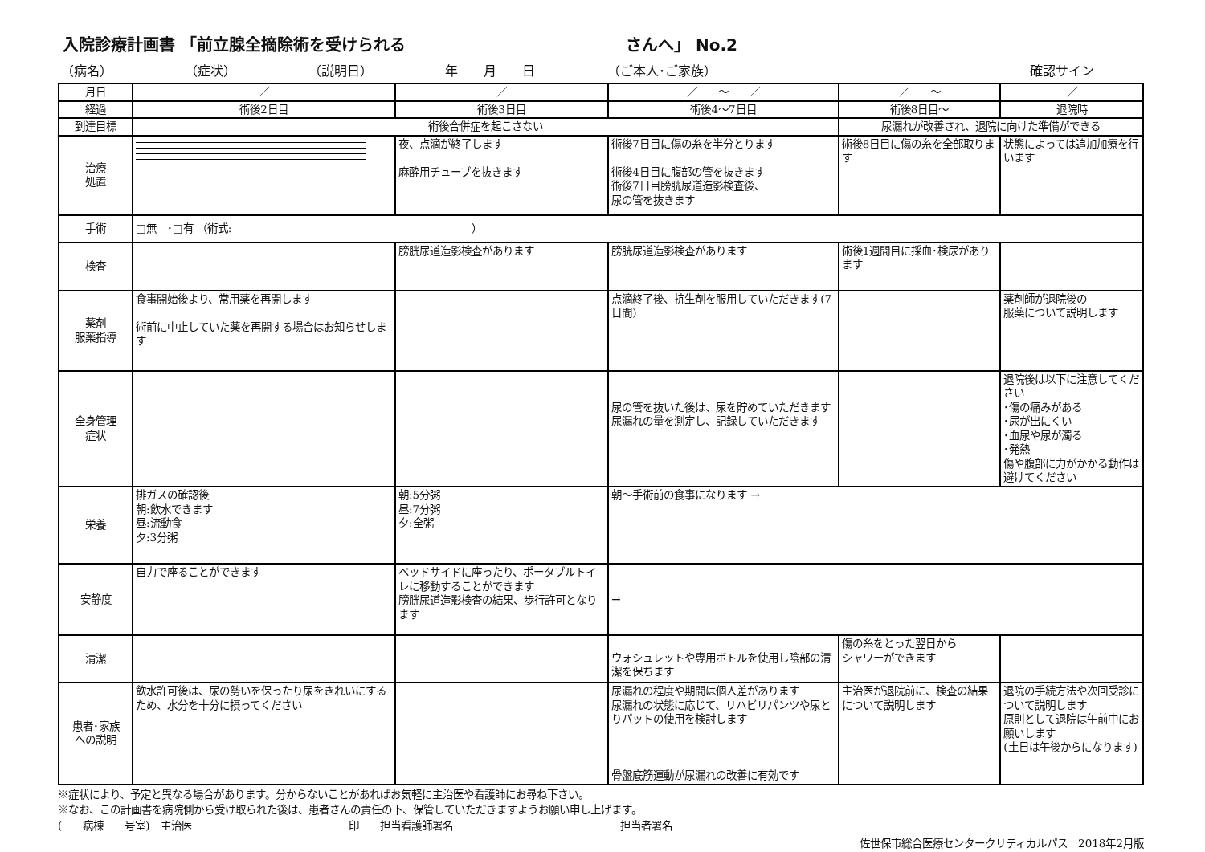入院診療計画書 「前立腺全摘除術を受けられる さんへ」 No.2
（病名） （症状） （説明日） 年　　月　　日 （ご本人･ご家族） 確認サイン
| 月日 | ／ | ／ | ／ ～ ／ | ／ ～ | ／ |
| 経過 | 術後2日目 | 術後3日目 | 術後4～7日目 | 術後8日目～ | 退院時 |
| 到達目標 | 術後合併症を起こさない | | | 尿漏れが改善され、退院に向けた準備ができる | |
| 治療 処置 | | 夜、点滴が終了します 麻酔用チューブを抜きます | 術後7日目に傷の糸を半分とります 術後4日目に腹部の管を抜きます 術後7日目膀胱尿道造影検査後、 尿の管を抜きます | 術後8日目に傷の糸を全部取ります | 状態によっては追加加療を行います |
| 手術 | □無 ･□有 （術式: ） | | | | |
| 検査 | | 膀胱尿道造影検査があります | 膀胱尿道造影検査があります | 術後1週間目に採血･検尿があります | |
| 薬剤 服薬指導 | 食事開始後より、常用薬を再開します 術前に中止していた薬を再開する場合はお知らせします | | 点滴終了後、抗生剤を服用していただきます(7日間) | | 薬剤師が退院後の 服薬について説明します |
| 全身管理 症状 | | | 尿の管を抜いた後は、尿を貯めていただきます 尿漏れの量を測定し、記録していただきます | | 退院後は以下に注意してください ･傷の痛みがある ･尿が出にくい ･血尿や尿が濁る ･発熱 傷や腹部に力がかかる動作は避けてください |
| 栄養 | 排ガスの確認後 朝:飲水できます 昼:流動食 夕:3分粥 | 朝:5分粥 昼:7分粥 夕:全粥 | 朝～手術前の食事になります → | | |
| 安静度 | 自力で座ることができます | ベッドサイドに座ったり、ポータブルトイレに移動することができます 膀胱尿道造影検査の結果、歩行許可となります | → | | |
| 清潔 | | | ウォシュレットや専用ボトルを使用し陰部の清潔を保ちます | 傷の糸をとった翌日から シャワーができます | |
| 患者･家族 への説明 | 飲水許可後は、尿の勢いを保ったり尿をきれいにするため、水分を十分に摂ってください | | 尿漏れの程度や期間は個人差があります 尿漏れの状態に応じて、リハビリパンツや尿とりパットの使用を検討します 骨盤底筋運動が尿漏れの改善に有効です | 主治医が退院前に、検査の結果について説明します | 退院の手続方法や次回受診について説明します 原則として退院は午前中にお願いします (土日は午後からになります) |
※症状により、予定と異なる場合があります。分からないことがあればお気軽に主治医や看護師にお尋ね下さい。
※なお、この計画書を病院側から受け取られた後は、患者さんの責任の下、保管していただきますようお願い申し上げます。
(　　病棟　　号室)　主治医　　　　　　　　　　　　　　　印　　担当看護師署名　　　　　　　　　　　　　　　　担当者署名
佐世保市総合医療センタークリティカルパス　2018年2月版